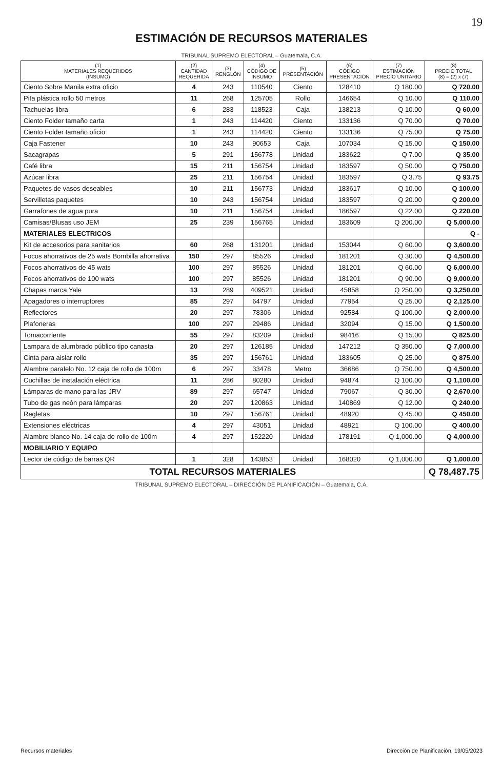19
ESTIMACIÓN DE RECURSOS MATERIALES
TRIBUNAL SUPREMO ELECTORAL – Guatemala, C.A.
| (1) MATERIALES REQUERIDOS (INSUMO) | (2) CANTIDAD REQUERIDA | (3) RENGLÓN | (4) CÓDIGO DE INSUMO | (5) PRESENTACIÓN | (6) CÓDIGO PRESENTACIÓN | (7) ESTIMACIÓN PRECIO UNITARIO | (8) PRECIO TOTAL (8) = (2) x (7) |
| --- | --- | --- | --- | --- | --- | --- | --- |
| Ciento Sobre Manila extra oficio | 4 | 243 | 110540 | Ciento | 128410 | Q 180.00 | Q 720.00 |
| Pita plástica rollo 50 metros | 11 | 268 | 125705 | Rollo | 146654 | Q 10.00 | Q 110.00 |
| Tachuelas libra | 6 | 283 | 118523 | Caja | 138213 | Q 10.00 | Q 60.00 |
| Ciento Folder tamaño carta | 1 | 243 | 114420 | Ciento | 133136 | Q 70.00 | Q 70.00 |
| Ciento Folder tamaño oficio | 1 | 243 | 114420 | Ciento | 133136 | Q 75.00 | Q 75.00 |
| Caja Fastener | 10 | 243 | 90653 | Caja | 107034 | Q 15.00 | Q 150.00 |
| Sacagrapas | 5 | 291 | 156778 | Unidad | 183622 | Q 7.00 | Q 35.00 |
| Café libra | 15 | 211 | 156754 | Unidad | 183597 | Q 50.00 | Q 750.00 |
| Azúcar libra | 25 | 211 | 156754 | Unidad | 183597 | Q 3.75 | Q 93.75 |
| Paquetes de vasos deseables | 10 | 211 | 156773 | Unidad | 183617 | Q 10.00 | Q 100.00 |
| Servilletas paquetes | 10 | 243 | 156754 | Unidad | 183597 | Q 20.00 | Q 200.00 |
| Garrafones de agua pura | 10 | 211 | 156754 | Unidad | 186597 | Q 22.00 | Q 220.00 |
| Camisas/Blusas uso JEM | 25 | 239 | 156765 | Unidad | 183609 | Q 200.00 | Q 5,000.00 |
| MATERIALES ELECTRICOS | | | | | | | Q - |
| Kit de accesorios para sanitarios | 60 | 268 | 131201 | Unidad | 153044 | Q 60.00 | Q 3,600.00 |
| Focos ahorrativos de 25 wats Bombilla ahorrativa | 150 | 297 | 85526 | Unidad | 181201 | Q 30.00 | Q 4,500.00 |
| Focos ahorrativos de 45 wats | 100 | 297 | 85526 | Unidad | 181201 | Q 60.00 | Q 6,000.00 |
| Focos ahorrativos de 100 wats | 100 | 297 | 85526 | Unidad | 181201 | Q 90.00 | Q 9,000.00 |
| Chapas marca Yale | 13 | 289 | 409521 | Unidad | 45858 | Q 250.00 | Q 3,250.00 |
| Apagadores o interruptores | 85 | 297 | 64797 | Unidad | 77954 | Q 25.00 | Q 2,125.00 |
| Reflectores | 20 | 297 | 78306 | Unidad | 92584 | Q 100.00 | Q 2,000.00 |
| Plafoneras | 100 | 297 | 29486 | Unidad | 32094 | Q 15.00 | Q 1,500.00 |
| Tomacorriente | 55 | 297 | 83209 | Unidad | 98416 | Q 15.00 | Q 825.00 |
| Lampara de alumbrado público tipo canasta | 20 | 297 | 126185 | Unidad | 147212 | Q 350.00 | Q 7,000.00 |
| Cinta para aislar rollo | 35 | 297 | 156761 | Unidad | 183605 | Q 25.00 | Q 875.00 |
| Alambre paralelo No. 12 caja de rollo de 100m | 6 | 297 | 33478 | Metro | 36686 | Q 750.00 | Q 4,500.00 |
| Cuchillas de instalación eléctrica | 11 | 286 | 80280 | Unidad | 94874 | Q 100.00 | Q 1,100.00 |
| Lámparas de mano para las JRV | 89 | 297 | 65747 | Unidad | 79067 | Q 30.00 | Q 2,670.00 |
| Tubo de gas neón para lámparas | 20 | 297 | 120863 | Unidad | 140869 | Q 12.00 | Q 240.00 |
| Regletas | 10 | 297 | 156761 | Unidad | 48920 | Q 45.00 | Q 450.00 |
| Extensiones eléctricas | 4 | 297 | 43051 | Unidad | 48921 | Q 100.00 | Q 400.00 |
| Alambre blanco No. 14 caja de rollo de 100m | 4 | 297 | 152220 | Unidad | 178191 | Q 1,000.00 | Q 4,000.00 |
| MOBILIARIO Y EQUIPO | | | | | | | |
| Lector de código de barras QR | 1 | 328 | 143853 | Unidad | 168020 | Q 1,000.00 | Q 1,000.00 |
| TOTAL RECURSOS MATERIALES | | | | | | | Q 78,487.75 |
TRIBUNAL SUPREMO ELECTORAL – DIRECCIÓN DE PLANIFICACIÓN – Guatemala, C.A.
Recursos materiales Dirección de Planificación, 19/05/2023